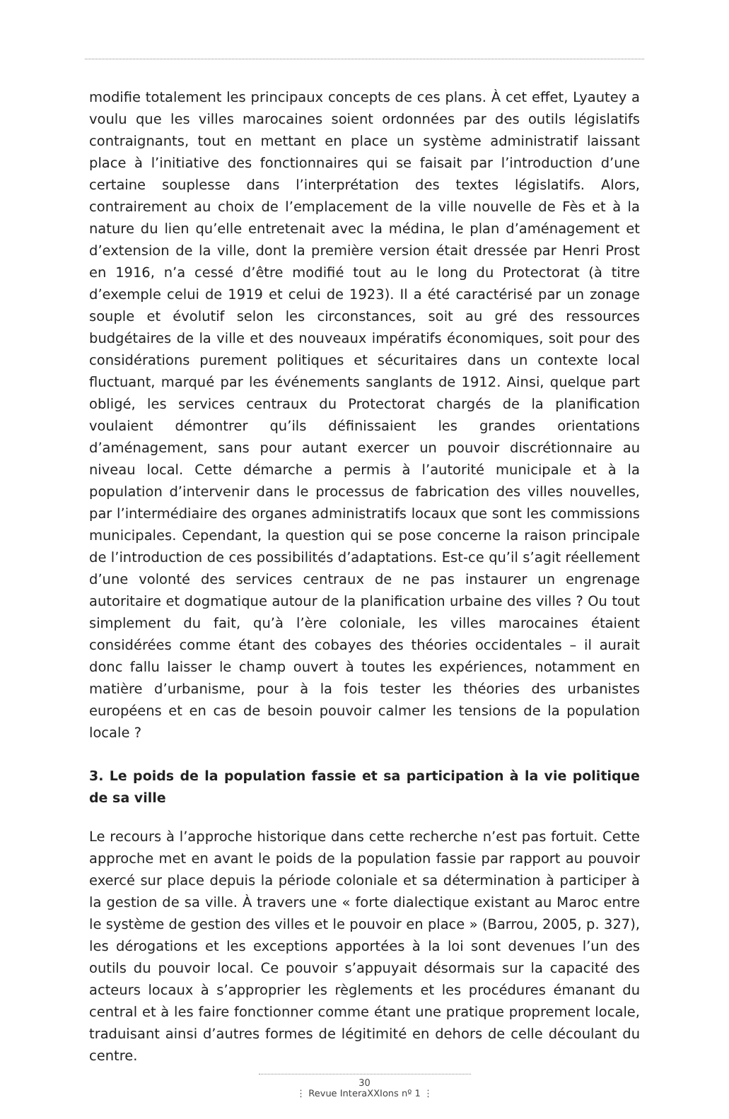modifie totalement les principaux concepts de ces plans. À cet effet, Lyautey a voulu que les villes marocaines soient ordonnées par des outils législatifs contraignants, tout en mettant en place un système administratif laissant place à l’initiative des fonctionnaires qui se faisait par l’introduction d’une certaine souplesse dans l’interprétation des textes législatifs. Alors, contrairement au choix de l’emplacement de la ville nouvelle de Fès et à la nature du lien qu’elle entretenait avec la médina, le plan d’aménagement et d’extension de la ville, dont la première version était dressée par Henri Prost en 1916, n’a cessé d’être modifié tout au le long du Protectorat (à titre d’exemple celui de 1919 et celui de 1923). Il a été caractérisé par un zonage souple et évolutif selon les circonstances, soit au gré des ressources budgétaires de la ville et des nouveaux impératifs économiques, soit pour des considérations purement politiques et sécuritaires dans un contexte local fluctuant, marqué par les événements sanglants de 1912. Ainsi, quelque part obligé, les services centraux du Protectorat chargés de la planification voulaient démontrer qu’ils définissaient les grandes orientations d’aménagement, sans pour autant exercer un pouvoir discrétionnaire au niveau local. Cette démarche a permis à l’autorité municipale et à la population d’intervenir dans le processus de fabrication des villes nouvelles, par l’intermédiaire des organes administratifs locaux que sont les commissions municipales. Cependant, la question qui se pose concerne la raison principale de l’introduction de ces possibilités d’adaptations. Est-ce qu’il s’agit réellement d’une volonté des services centraux de ne pas instaurer un engrenage autoritaire et dogmatique autour de la planification urbaine des villes ? Ou tout simplement du fait, qu’à l’ère coloniale, les villes marocaines étaient considérées comme étant des cobayes des théories occidentales – il aurait donc fallu laisser le champ ouvert à toutes les expériences, notamment en matière d’urbanisme, pour à la fois tester les théories des urbanistes européens et en cas de besoin pouvoir calmer les tensions de la population locale ?
3. Le poids de la population fassie et sa participation à la vie politique de sa ville
Le recours à l’approche historique dans cette recherche n’est pas fortuit. Cette approche met en avant le poids de la population fassie par rapport au pouvoir exercé sur place depuis la période coloniale et sa détermination à participer à la gestion de sa ville. À travers une « forte dialectique existant au Maroc entre le système de gestion des villes et le pouvoir en place » (Barrou, 2005, p. 327), les dérogations et les exceptions apportées à la loi sont devenues l’un des outils du pouvoir local. Ce pouvoir s’appuyait désormais sur la capacité des acteurs locaux à s’approprier les règlements et les procédures émanant du central et à les faire fonctionner comme étant une pratique proprement locale, traduisant ainsi d’autres formes de légitimité en dehors de celle découlant du centre.
30
⋮ Revue InteraXXIons nº 1 ⋮